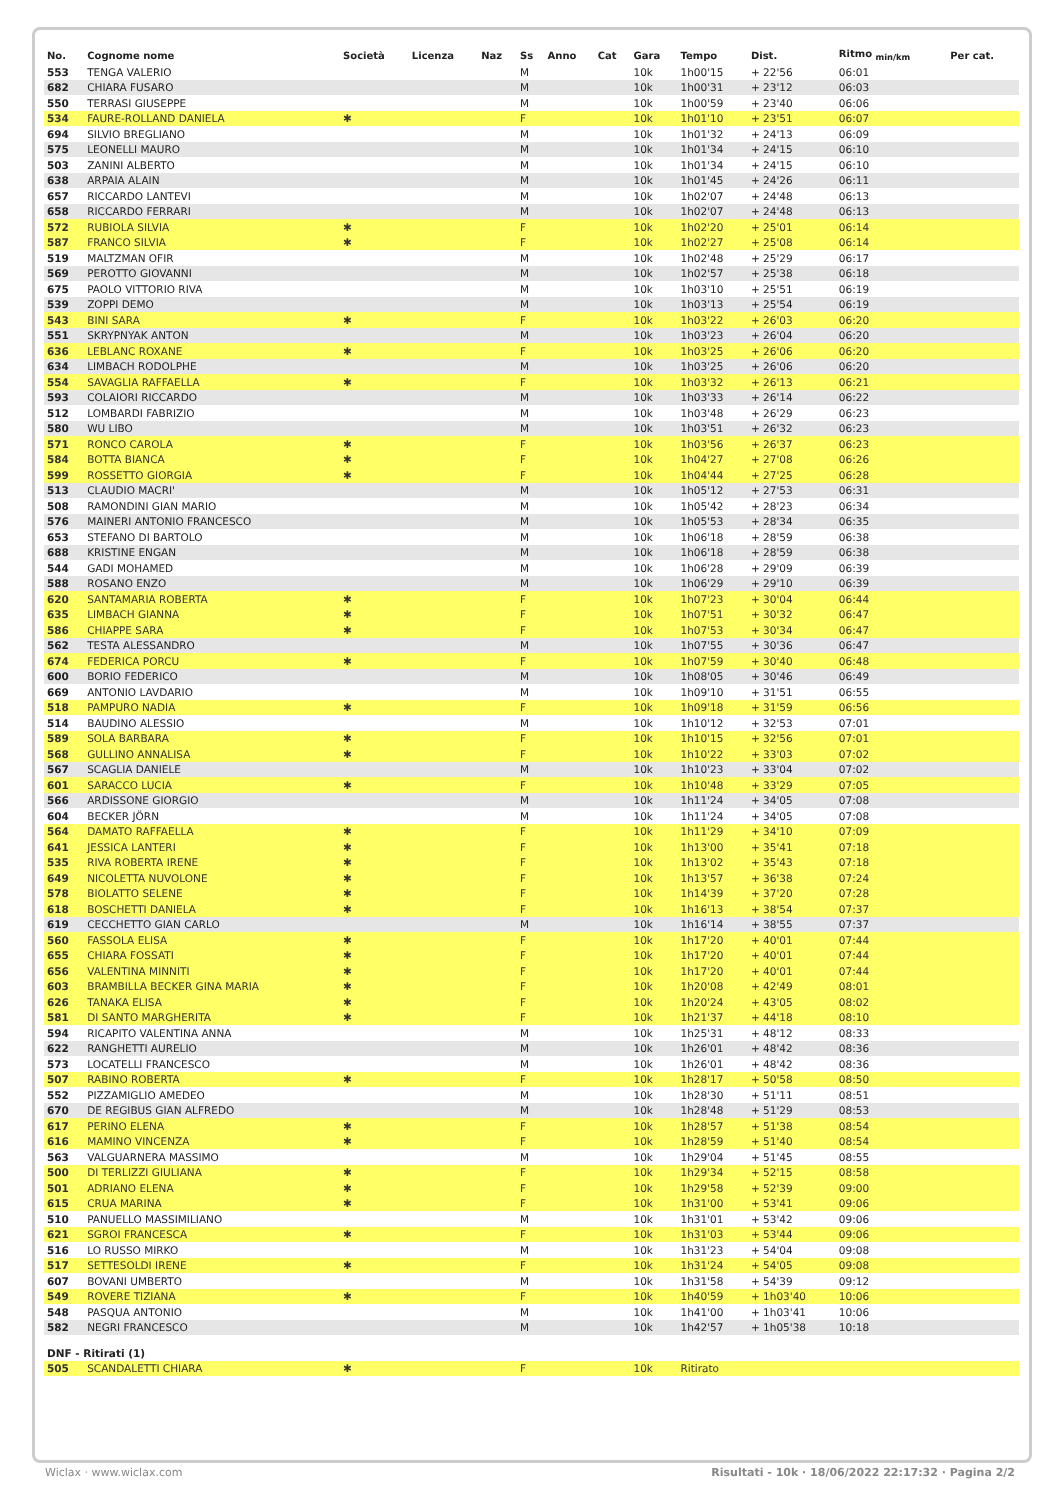| No. | Cognome nome | Società | Licenza | Naz | Ss | Anno | Cat | Gara | Tempo | Dist. | Ritmo <sub>min/km</sub> | Per cat. |
| --- | --- | --- | --- | --- | --- | --- | --- | --- | --- | --- | --- | --- |
| 553 | TENGA VALERIO | | | | M | | | 10k | 1h00'15 | + 22'56 | 06:01 | |
| 682 | CHIARA FUSARO | | | | M | | | 10k | 1h00'31 | + 23'12 | 06:03 | |
| 550 | TERRASI GIUSEPPE | | | | M | | | 10k | 1h00'59 | + 23'40 | 06:06 | |
| 534 | FAURE-ROLLAND DANIELA | ✱ | | | F | | | 10k | 1h01'10 | + 23'51 | 06:07 | |
| 694 | SILVIO BREGLIANO | | | | M | | | 10k | 1h01'32 | + 24'13 | 06:09 | |
| 575 | LEONELLI MAURO | | | | M | | | 10k | 1h01'34 | + 24'15 | 06:10 | |
| 503 | ZANINI ALBERTO | | | | M | | | 10k | 1h01'34 | + 24'15 | 06:10 | |
| 638 | ARPAIA ALAIN | | | | M | | | 10k | 1h01'45 | + 24'26 | 06:11 | |
| 657 | RICCARDO LANTEVI | | | | M | | | 10k | 1h02'07 | + 24'48 | 06:13 | |
| 658 | RICCARDO FERRARI | | | | M | | | 10k | 1h02'07 | + 24'48 | 06:13 | |
| 572 | RUBIOLA SILVIA | ✱ | | | F | | | 10k | 1h02'20 | + 25'01 | 06:14 | |
| 587 | FRANCO SILVIA | ✱ | | | F | | | 10k | 1h02'27 | + 25'08 | 06:14 | |
| 519 | MALTZMAN OFIR | | | | M | | | 10k | 1h02'48 | + 25'29 | 06:17 | |
| 569 | PEROTTO GIOVANNI | | | | M | | | 10k | 1h02'57 | + 25'38 | 06:18 | |
| 675 | PAOLO VITTORIO RIVA | | | | M | | | 10k | 1h03'10 | + 25'51 | 06:19 | |
| 539 | ZOPPI DEMO | | | | M | | | 10k | 1h03'13 | + 25'54 | 06:19 | |
| 543 | BINI SARA | ✱ | | | F | | | 10k | 1h03'22 | + 26'03 | 06:20 | |
| 551 | SKRYPNYAK ANTON | | | | M | | | 10k | 1h03'23 | + 26'04 | 06:20 | |
| 636 | LEBLANC ROXANE | ✱ | | | F | | | 10k | 1h03'25 | + 26'06 | 06:20 | |
| 634 | LIMBACH RODOLPHE | | | | M | | | 10k | 1h03'25 | + 26'06 | 06:20 | |
| 554 | SAVAGLIA RAFFAELLA | ✱ | | | F | | | 10k | 1h03'32 | + 26'13 | 06:21 | |
| 593 | COLAIORI RICCARDO | | | | M | | | 10k | 1h03'33 | + 26'14 | 06:22 | |
| 512 | LOMBARDI FABRIZIO | | | | M | | | 10k | 1h03'48 | + 26'29 | 06:23 | |
| 580 | WU LIBO | | | | M | | | 10k | 1h03'51 | + 26'32 | 06:23 | |
| 571 | RONCO CAROLA | ✱ | | | F | | | 10k | 1h03'56 | + 26'37 | 06:23 | |
| 584 | BOTTA BIANCA | ✱ | | | F | | | 10k | 1h04'27 | + 27'08 | 06:26 | |
| 599 | ROSSETTO GIORGIA | ✱ | | | F | | | 10k | 1h04'44 | + 27'25 | 06:28 | |
| 513 | CLAUDIO MACRI' | | | | M | | | 10k | 1h05'12 | + 27'53 | 06:31 | |
| 508 | RAMONDINI GIAN MARIO | | | | M | | | 10k | 1h05'42 | + 28'23 | 06:34 | |
| 576 | MAINERI ANTONIO FRANCESCO | | | | M | | | 10k | 1h05'53 | + 28'34 | 06:35 | |
| 653 | STEFANO DI BARTOLO | | | | M | | | 10k | 1h06'18 | + 28'59 | 06:38 | |
| 688 | KRISTINE ENGAN | | | | M | | | 10k | 1h06'18 | + 28'59 | 06:38 | |
| 544 | GADI MOHAMED | | | | M | | | 10k | 1h06'28 | + 29'09 | 06:39 | |
| 588 | ROSANO ENZO | | | | M | | | 10k | 1h06'29 | + 29'10 | 06:39 | |
| 620 | SANTAMARIA ROBERTA | ✱ | | | F | | | 10k | 1h07'23 | + 30'04 | 06:44 | |
| 635 | LIMBACH GIANNA | ✱ | | | F | | | 10k | 1h07'51 | + 30'32 | 06:47 | |
| 586 | CHIAPPE SARA | ✱ | | | F | | | 10k | 1h07'53 | + 30'34 | 06:47 | |
| 562 | TESTA ALESSANDRO | | | | M | | | 10k | 1h07'55 | + 30'36 | 06:47 | |
| 674 | FEDERICA PORCU | ✱ | | | F | | | 10k | 1h07'59 | + 30'40 | 06:48 | |
| 600 | BORIO FEDERICO | | | | M | | | 10k | 1h08'05 | + 30'46 | 06:49 | |
| 669 | ANTONIO LAVDARIO | | | | M | | | 10k | 1h09'10 | + 31'51 | 06:55 | |
| 518 | PAMPURO NADIA | ✱ | | | F | | | 10k | 1h09'18 | + 31'59 | 06:56 | |
| 514 | BAUDINO ALESSIO | | | | M | | | 10k | 1h10'12 | + 32'53 | 07:01 | |
| 589 | SOLA BARBARA | ✱ | | | F | | | 10k | 1h10'15 | + 32'56 | 07:01 | |
| 568 | GULLINO ANNALISA | ✱ | | | F | | | 10k | 1h10'22 | + 33'03 | 07:02 | |
| 567 | SCAGLIA DANIELE | | | | M | | | 10k | 1h10'23 | + 33'04 | 07:02 | |
| 601 | SARACCO LUCIA | ✱ | | | F | | | 10k | 1h10'48 | + 33'29 | 07:05 | |
| 566 | ARDISSONE GIORGIO | | | | M | | | 10k | 1h11'24 | + 34'05 | 07:08 | |
| 604 | BECKER JÖRN | | | | M | | | 10k | 1h11'24 | + 34'05 | 07:08 | |
| 564 | DAMATO RAFFAELLA | ✱ | | | F | | | 10k | 1h11'29 | + 34'10 | 07:09 | |
| 641 | JESSICA LANTERI | ✱ | | | F | | | 10k | 1h13'00 | + 35'41 | 07:18 | |
| 535 | RIVA ROBERTA IRENE | ✱ | | | F | | | 10k | 1h13'02 | + 35'43 | 07:18 | |
| 649 | NICOLETTA NUVOLONE | ✱ | | | F | | | 10k | 1h13'57 | + 36'38 | 07:24 | |
| 578 | BIOLATTO SELENE | ✱ | | | F | | | 10k | 1h14'39 | + 37'20 | 07:28 | |
| 618 | BOSCHETTI DANIELA | ✱ | | | F | | | 10k | 1h16'13 | + 38'54 | 07:37 | |
| 619 | CECCHETTO GIAN CARLO | | | | M | | | 10k | 1h16'14 | + 38'55 | 07:37 | |
| 560 | FASSOLA ELISA | ✱ | | | F | | | 10k | 1h17'20 | + 40'01 | 07:44 | |
| 655 | CHIARA FOSSATI | ✱ | | | F | | | 10k | 1h17'20 | + 40'01 | 07:44 | |
| 656 | VALENTINA MINNITI | ✱ | | | F | | | 10k | 1h17'20 | + 40'01 | 07:44 | |
| 603 | BRAMBILLA BECKER GINA MARIA | ✱ | | | F | | | 10k | 1h20'08 | + 42'49 | 08:01 | |
| 626 | TANAKA ELISA | ✱ | | | F | | | 10k | 1h20'24 | + 43'05 | 08:02 | |
| 581 | DI SANTO MARGHERITA | ✱ | | | F | | | 10k | 1h21'37 | + 44'18 | 08:10 | |
| 594 | RICAPITO VALENTINA ANNA | | | | M | | | 10k | 1h25'31 | + 48'12 | 08:33 | |
| 622 | RANGHETTI AURELIO | | | | M | | | 10k | 1h26'01 | + 48'42 | 08:36 | |
| 573 | LOCATELLI FRANCESCO | | | | M | | | 10k | 1h26'01 | + 48'42 | 08:36 | |
| 507 | RABINO ROBERTA | ✱ | | | F | | | 10k | 1h28'17 | + 50'58 | 08:50 | |
| 552 | PIZZAMIGLIO AMEDEO | | | | M | | | 10k | 1h28'30 | + 51'11 | 08:51 | |
| 670 | DE REGIBUS GIAN ALFREDO | | | | M | | | 10k | 1h28'48 | + 51'29 | 08:53 | |
| 617 | PERINO ELENA | ✱ | | | F | | | 10k | 1h28'57 | + 51'38 | 08:54 | |
| 616 | MAMINO VINCENZA | ✱ | | | F | | | 10k | 1h28'59 | + 51'40 | 08:54 | |
| 563 | VALGUARNERA MASSIMO | | | | M | | | 10k | 1h29'04 | + 51'45 | 08:55 | |
| 500 | DI TERLIZZI GIULIANA | ✱ | | | F | | | 10k | 1h29'34 | + 52'15 | 08:58 | |
| 501 | ADRIANO ELENA | ✱ | | | F | | | 10k | 1h29'58 | + 52'39 | 09:00 | |
| 615 | CRUA MARINA | ✱ | | | F | | | 10k | 1h31'00 | + 53'41 | 09:06 | |
| 510 | PANUELLO MASSIMILIANO | | | | M | | | 10k | 1h31'01 | + 53'42 | 09:06 | |
| 621 | SGROI FRANCESCA | ✱ | | | F | | | 10k | 1h31'03 | + 53'44 | 09:06 | |
| 516 | LO RUSSO MIRKO | | | | M | | | 10k | 1h31'23 | + 54'04 | 09:08 | |
| 517 | SETTESOLDI IRENE | ✱ | | | F | | | 10k | 1h31'24 | + 54'05 | 09:08 | |
| 607 | BOVANI UMBERTO | | | | M | | | 10k | 1h31'58 | + 54'39 | 09:12 | |
| 549 | ROVERE TIZIANA | ✱ | | | F | | | 10k | 1h40'59 | + 1h03'40 | 10:06 | |
| 548 | PASQUA ANTONIO | | | | M | | | 10k | 1h41'00 | + 1h03'41 | 10:06 | |
| 582 | NEGRI FRANCESCO | | | | M | | | 10k | 1h42'57 | + 1h05'38 | 10:18 | |
| DNF - Ritirati (1) | | | | | | | | | | | | |
| 505 | SCANDALETTI CHIARA | ✱ | | | F | | | 10k | Ritirato | | | |
Wiclax · www.wiclax.com Risultati - 10k · 18/06/2022 22:17:32 · Pagina 2/2